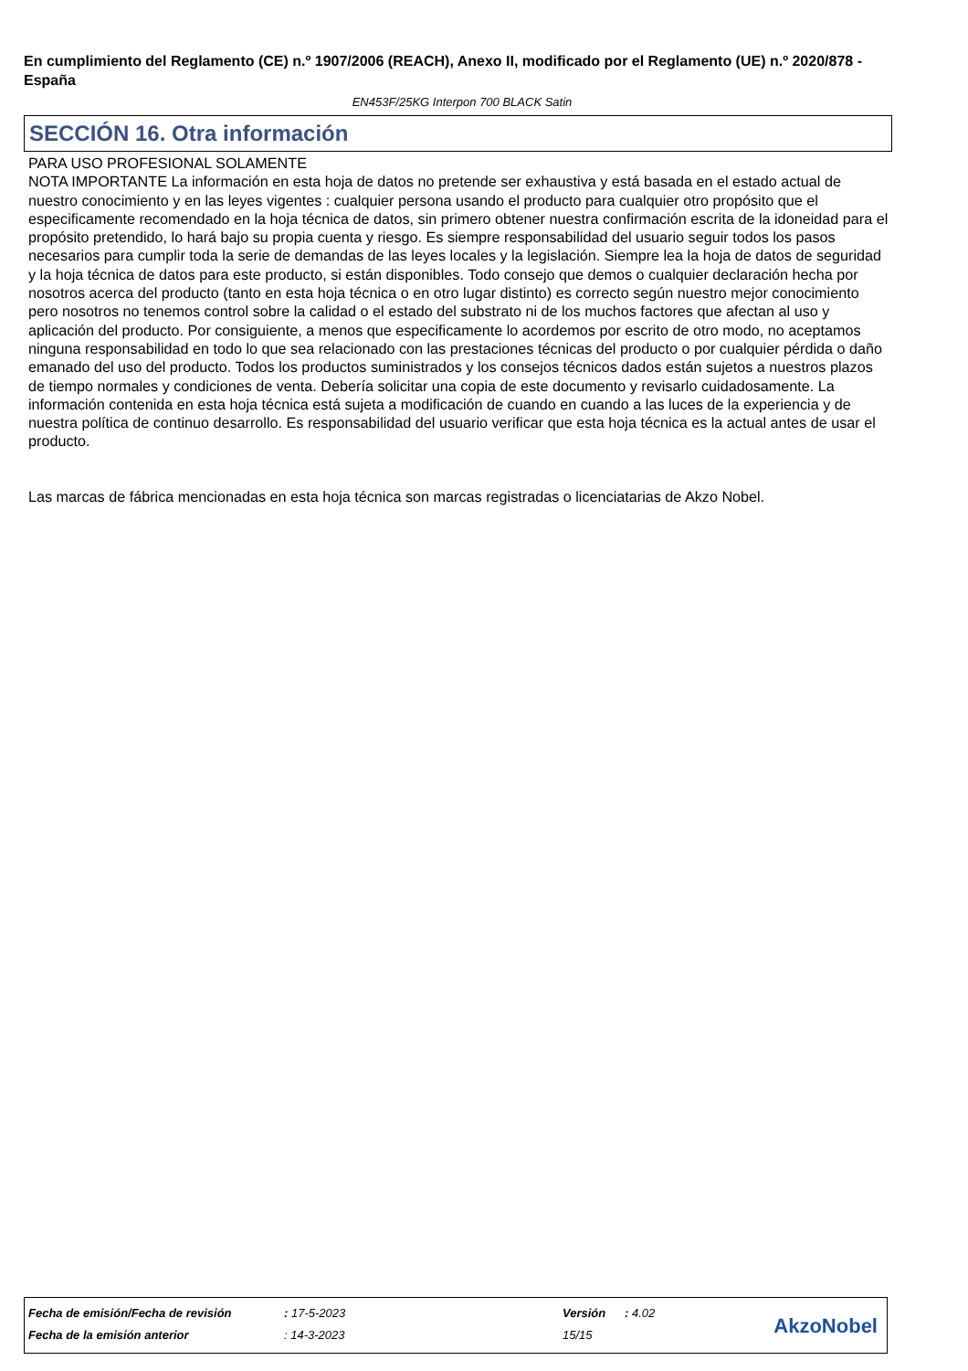En cumplimiento del Reglamento (CE) n.º 1907/2006 (REACH), Anexo II, modificado por el Reglamento (UE) n.º 2020/878 - España
EN453F/25KG Interpon 700 BLACK Satin
SECCIÓN 16. Otra información
PARA USO PROFESIONAL SOLAMENTE
NOTA IMPORTANTE La información en esta hoja de datos no pretende ser exhaustiva y está basada en el estado actual de nuestro conocimiento y en las leyes vigentes : cualquier persona usando el producto para cualquier otro propósito que el especificamente recomendado en la hoja técnica de datos, sin primero obtener nuestra confirmación escrita de la idoneidad para el propósito pretendido, lo hará bajo su propia cuenta y riesgo. Es siempre responsabilidad del usuario seguir todos los pasos necesarios para cumplir toda la serie de demandas de las leyes locales y la legislación. Siempre lea la hoja de datos de seguridad y la hoja técnica de datos para este producto, si están disponibles. Todo consejo que demos o cualquier declaración hecha por nosotros acerca del producto (tanto en esta hoja técnica o en otro lugar distinto) es correcto según nuestro mejor conocimiento pero nosotros no tenemos control sobre la calidad o el estado del substrato ni de los muchos factores que afectan al uso y aplicación del producto. Por consiguiente, a menos que especificamente lo acordemos por escrito de otro modo, no aceptamos ninguna responsabilidad en todo lo que sea relacionado con las prestaciones técnicas del producto o por cualquier pérdida o daño emanado del uso del producto. Todos los productos suministrados y los consejos técnicos dados están sujetos a nuestros plazos de tiempo normales y condiciones de venta. Debería solicitar una copia de este documento y revisarlo cuidadosamente. La información contenida en esta hoja técnica está sujeta a modificación de cuando en cuando a las luces de la experiencia y de nuestra política de continuo desarrollo. Es responsabilidad del usuario verificar que esta hoja técnica es la actual antes de usar el producto.
Las marcas de fábrica mencionadas en esta hoja técnica son marcas registradas o licenciatarias de Akzo Nobel.
| Fecha de emisión/Fecha de revisión | : 17-5-2023 | Versión | : 4.02 |
| Fecha de la emisión anterior | : 14-3-2023 | 15/15 | |
AkzoNobel